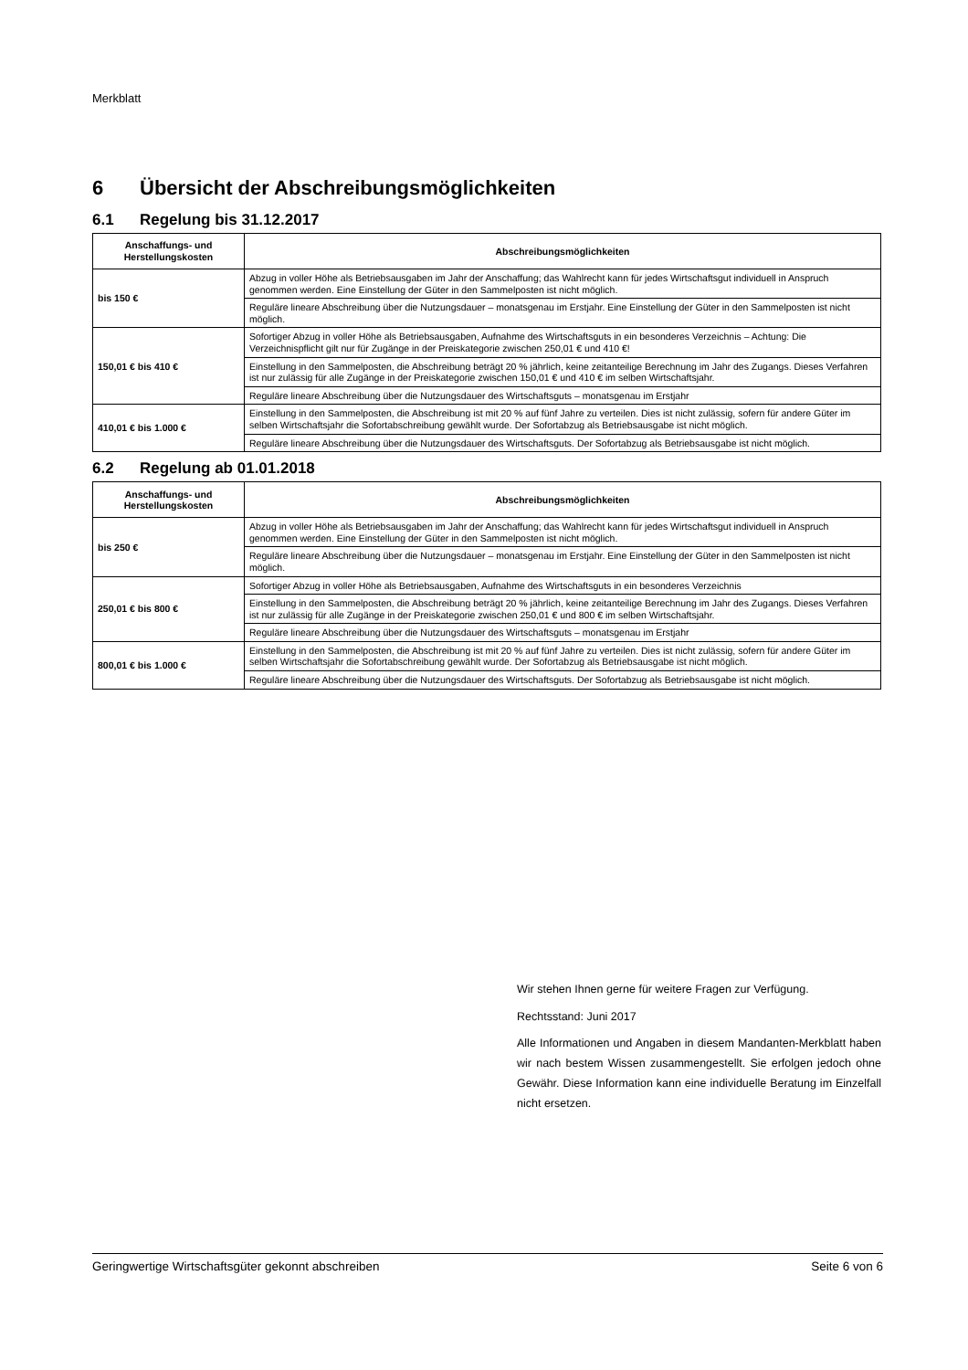Merkblatt
6 Übersicht der Abschreibungsmöglichkeiten
6.1 Regelung bis 31.12.2017
| Anschaffungs- und Herstellungskosten | Abschreibungsmöglichkeiten |
| --- | --- |
| bis 150 € | Abzug in voller Höhe als Betriebsausgaben im Jahr der Anschaffung; das Wahlrecht kann für jedes Wirtschaftsgut individuell in Anspruch genommen werden. Eine Einstellung der Güter in den Sammelposten ist nicht möglich. |
| | Reguläre lineare Abschreibung über die Nutzungsdauer – monatsgenau im Erstjahr. Eine Einstellung der Güter in den Sammelposten ist nicht möglich. |
| 150,01 € bis 410 € | Sofortiger Abzug in voller Höhe als Betriebsausgaben, Aufnahme des Wirtschaftsguts in ein besonderes Verzeichnis – Achtung: Die Verzeichnispflicht gilt nur für Zugänge in der Preiskategorie zwischen 250,01 € und 410 €! |
| | Einstellung in den Sammelposten, die Abschreibung beträgt 20 % jährlich, keine zeitanteilige Berechnung im Jahr des Zugangs. Dieses Verfahren ist nur zulässig für alle Zugänge in der Preiskategorie zwischen 150,01 € und 410 € im selben Wirtschaftsjahr. |
| | Reguläre lineare Abschreibung über die Nutzungsdauer des Wirtschaftsguts – monatsgenau im Erstjahr |
| 410,01 € bis 1.000 € | Einstellung in den Sammelposten, die Abschreibung ist mit 20 % auf fünf Jahre zu verteilen. Dies ist nicht zulässig, sofern für andere Güter im selben Wirtschaftsjahr die Sofortabschreibung gewählt wurde. Der Sofortabzug als Betriebsausgabe ist nicht möglich. |
| | Reguläre lineare Abschreibung über die Nutzungsdauer des Wirtschaftsguts. Der Sofortabzug als Betriebsausgabe ist nicht möglich. |
6.2 Regelung ab 01.01.2018
| Anschaffungs- und Herstellungskosten | Abschreibungsmöglichkeiten |
| --- | --- |
| bis 250 € | Abzug in voller Höhe als Betriebsausgaben im Jahr der Anschaffung; das Wahlrecht kann für jedes Wirtschaftsgut individuell in Anspruch genommen werden. Eine Einstellung der Güter in den Sammelposten ist nicht möglich. |
| | Reguläre lineare Abschreibung über die Nutzungsdauer – monatsgenau im Erstjahr. Eine Einstellung der Güter in den Sammelposten ist nicht möglich. |
| 250,01 € bis 800 € | Sofortiger Abzug in voller Höhe als Betriebsausgaben, Aufnahme des Wirtschaftsguts in ein besonderes Verzeichnis |
| | Einstellung in den Sammelposten, die Abschreibung beträgt 20 % jährlich, keine zeitanteilige Berechnung im Jahr des Zugangs. Dieses Verfahren ist nur zulässig für alle Zugänge in der Preiskategorie zwischen 250,01 € und 800 € im selben Wirtschaftsjahr. |
| | Reguläre lineare Abschreibung über die Nutzungsdauer des Wirtschaftsguts – monatsgenau im Erstjahr |
| 800,01 € bis 1.000 € | Einstellung in den Sammelposten, die Abschreibung ist mit 20 % auf fünf Jahre zu verteilen. Dies ist nicht zulässig, sofern für andere Güter im selben Wirtschaftsjahr die Sofortabschreibung gewählt wurde. Der Sofortabzug als Betriebsausgabe ist nicht möglich. |
| | Reguläre lineare Abschreibung über die Nutzungsdauer des Wirtschaftsguts. Der Sofortabzug als Betriebsausgabe ist nicht möglich. |
Wir stehen Ihnen gerne für weitere Fragen zur Verfügung.
Rechtsstand: Juni 2017
Alle Informationen und Angaben in diesem Mandanten-Merkblatt haben wir nach bestem Wissen zusammengestellt. Sie erfolgen jedoch ohne Gewähr. Diese Information kann eine individuelle Beratung im Einzelfall nicht ersetzen.
Geringwertige Wirtschaftsgüter gekonnt abschreiben Seite 6 von 6